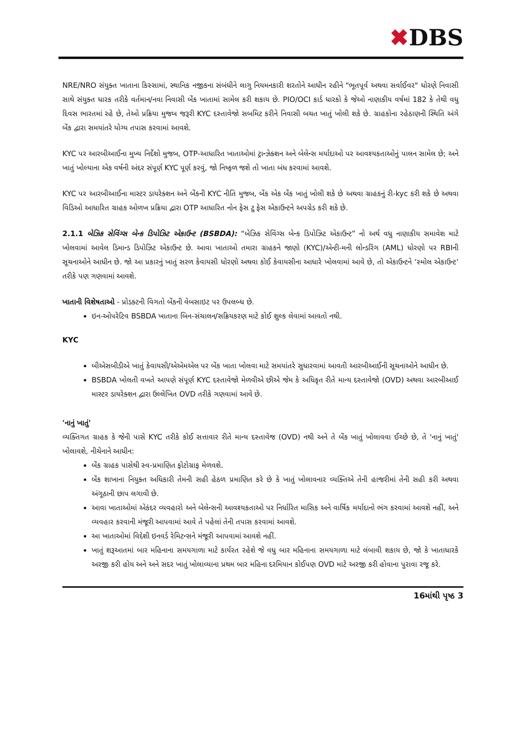✖DBS
NRE/NRO સંયુક્ત ખાતાના કિસ્સામાં, સ્થાનિક નજીકના સંબંધીને લાગુ નિયમનકારી શરતોને આધીન રહીને "ભૂતપૂર્વ અથવા સર્વાઈવર" ધોરણે નિવાસી સાથે સંયુક્ત ધારક તરીકે વર્તમાન/નવા નિવાસી બેંક ખાતામાં સામેલ કરી શકાય છે. PIO/OCI કાર્ડ ધારકો કે જેઓ નાણાકીય વર્ષમાં 182 કે તેથી વધુ દિવસ ભારતમાં રહે છે, તેઓ પ્રક્રિયા મુજબ જરૂરી KYC દસ્તાવેજો સબમિટ કરીને નિવાસી બચત ખાતું ખોલી શકે છે. ગ્રાહકોના રહેઠાણની સ્થિતિ અંગે બેંક દ્વારા સમયાંતરે યોગ્ય તપાસ કરવામાં આવશે.
KYC પર આરબીઆઈના મુખ્ય નિર્દેશો મુજબ, OTP-આધારિત ખાતાઓમાં ટ્રાન્ઝેક્શન અને બેલેન્સ મર્યાદાઓ પર આવશ્યકતાઓનું પાલન સામેલ છે; અને ખાતું ખોલ્યાના એક વર્ષની અંદર સંપૂર્ણ KYC પૂર્ણ કરવું, જો નિષ્ફળ જશે તો ખાતા બંધ કરવામાં આવશે.
KYC પર આરબીઆઈના માસ્ટર ડાયરેક્શન અને બેંકની KYC નીતિ મુજબ, બેંક એક બેંક ખાતું ખોલી શકે છે અથવા ગ્રાહકનું રી-kyc કરી શકે છે અથવા વિડિઓ આધારિત ગ્રાહક ઓળખ પ્રક્રિયા દ્વારા OTP આધારિત નોન ફેસ ટુ ફેસ એકાઉન્ટને અપગ્રેડ કરી શકે છે.
2.1.1 બેઝિક સેવિંગ્સ બેન્ક ડિપોઝિટ એકાઉન્ટ (BSBDA): “બેઝિક સેવિંગ્સ બેન્ક ડિપોઝિટ એકાઉન્ટ” નો અર્થ વધુ નાણાકીય સમાવેશ માટે ખોલવામાં આવેલ ડિમાન્ડ ડિપોઝિટ એકાઉન્ટ છે. આવા ખાતાઓ તમારા ગ્રાહકને જાણો (KYC)/એન્ટી-મની લોન્ડરિંગ (AML) ધોરણો પર RBIની સૂચનાઓને આધીન છે. જો આ પ્રકારનું ખાતું સરળ કેવાયસી ધોરણો અથવા કોઈ કેવાયસીના આધારે ખોલવામાં આવે છે, તો એકાઉન્ટને ‘સ્મોલ એકાઉન્ટ’ તરીકે પણ ગણવામાં આવશે.
ખાતાની વિશેષતાઓ - પ્રોડક્ટની વિગતો બેંકની વેબસાઇટ પર ઉપલબ્ધ છે.
ઇન-ઓપરેટિવ BSBDA ખાતાના બિન-સંચાલન/સક્રિયકરણ માટે કોઈ શુલ્ક લેવામાં આવતો નથી.
KYC
બીએસબીડીએ ખાતું કેવાયસી/એએમએલ પર બેંક ખાતા ખોલવા માટે સમયાંતરે સુધારવામાં આવતી આરબીઆઈની સૂચનાઓને આધીન છે.
BSBDA ખોલતી વખતે આપણે સંપૂર્ણ KYC દસ્તાવેજો મેળવીએ છીએ જેમ કે અધિકૃત રીતે માન્ય દસ્તાવેજો (OVD) અથવા આરબીઆઈ માસ્ટર ડાયરેક્શન દ્વારા ઉલ્લેખિત OVD તરીકે ગણવામાં આવે છે.
'નાનું ખાતું'
વ્યક્તિગત ગ્રાહક કે જેની પાસે KYC તરીકે કોઈ સત્તાવાર રીતે માન્ય દસ્તાવેજ (OVD) નથી અને તે બેંક ખાતું ખોલાવવા ઈચ્છે છે, તે 'નાનું ખાતું' ખોલાવશે, નીચેનાને આધીન:
બેંક ગ્રાહક પાસેથી સ્વ-પ્રમાણિત ફોટોગ્રાફ મેળવશે.
બેંક શાખાના નિયુક્ત અધિકારી તેમની સહી હેઠળ પ્રમાણિત કરે છે કે ખાતું ખોલાવનાર વ્યક્તિએ તેની હાજરીમાં તેની સહી કરી અથવા અંગૂઠાની છાપ લગાવી છે.
આવા ખાતાઓમાં એકંદર વ્યવહારો અને બેલેન્સની આવશ્યકતાઓ પર નિર્ધારિત માસિક અને વાર્ષિક મર્યાદાનો ભંગ કરવામાં આવશે નહીં, અને વ્યવહાર કરવાની મંજૂરી આપવામાં આવે તે પહેલાં તેની તપાસ કરવામાં આવશે.
આ ખાતાઓમાં વિદેશી ઇનવર્ડ રેમિટન્સને મંજૂરી આપવામાં આવશે નહીં.
ખાતું શરૂઆતમાં બાર મહિનાના સમયગાળા માટે કાર્યરત રહેશે જે વધુ બાર મહિનાના સમયગાળા માટે લંબાવી શકાય છે, જો કે ખાતાધારકે અરજી કરી હોય અને અને સદર ખાતું ખોલાવ્યાના પ્રથમ બાર મહિના દરમિયાન કોઈપણ OVD માટે અરજી કરી હોવાના પુરાવા રજૂ કરે.
16માંથી પૃષ્ઠ 3